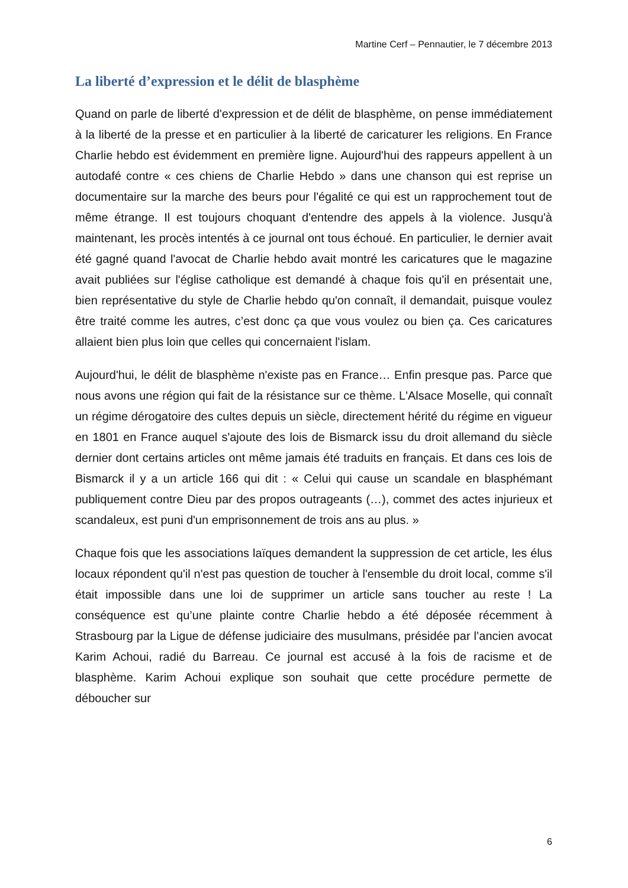Martine Cerf – Pennautier, le 7 décembre 2013
La liberté d’expression et le délit de blasphème
Quand on parle de liberté d'expression et de délit de blasphème, on pense immédiatement à la liberté de la presse et en particulier à la liberté de caricaturer les religions. En France Charlie hebdo est évidemment en première ligne. Aujourd'hui des rappeurs appellent à un autodafé contre « ces chiens de Charlie Hebdo » dans une chanson qui est reprise un documentaire sur la marche des beurs pour l'égalité ce qui est un rapprochement tout de même étrange. Il est toujours choquant d'entendre des appels à la violence. Jusqu'à maintenant, les procès intentés à ce journal ont tous échoué. En particulier, le dernier avait été gagné quand l'avocat de Charlie hebdo avait montré les caricatures que le magazine avait publiées sur l'église catholique est demandé à chaque fois qu'il en présentait une, bien représentative du style de Charlie hebdo qu'on connaît, il demandait, puisque voulez être traité comme les autres, c’est donc ça que vous voulez ou bien ça. Ces caricatures allaient bien plus loin que celles qui concernaient l'islam.
Aujourd'hui, le délit de blasphème n'existe pas en France… Enfin presque pas. Parce que nous avons une région qui fait de la résistance sur ce thème. L'Alsace Moselle, qui connaît un régime dérogatoire des cultes depuis un siècle, directement hérité du régime en vigueur en 1801 en France auquel s'ajoute des lois de Bismarck issu du droit allemand du siècle dernier dont certains articles ont même jamais été traduits en français. Et dans ces lois de Bismarck il y a un article 166 qui dit : « Celui qui cause un scandale en blasphémant publiquement contre Dieu par des propos outrageants (…), commet des actes injurieux et scandaleux, est puni d'un emprisonnement de trois ans au plus. »
Chaque fois que les associations laïques demandent la suppression de cet article, les élus locaux répondent qu'il n'est pas question de toucher à l'ensemble du droit local, comme s'il était impossible dans une loi de supprimer un article sans toucher au reste ! La conséquence est qu’une plainte contre Charlie hebdo a été déposée récemment à Strasbourg par la Ligue de défense judiciaire des musulmans, présidée par l’ancien avocat Karim Achoui, radié du Barreau. Ce journal est accusé à la fois de racisme et de blasphème. Karim Achoui explique son souhait que cette procédure permette de déboucher sur
6